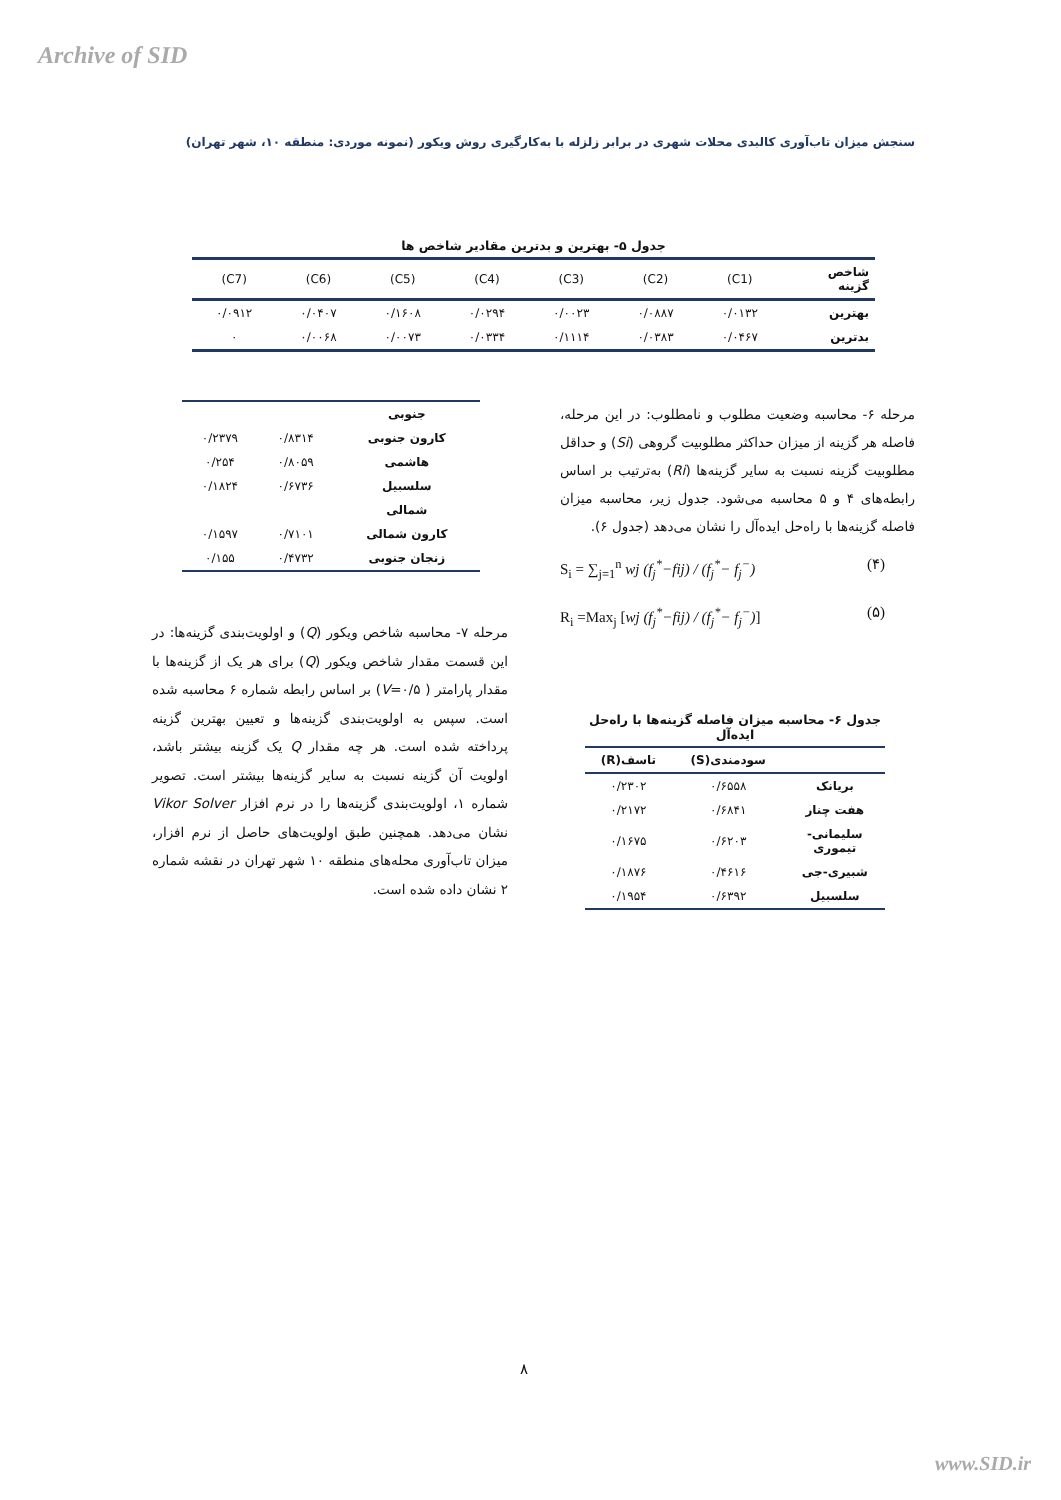Archive of SID
سنجش میزان تاب‌آوری کالبدی محلات شهری در برابر زلزله با به‌کارگیری روش ویکور (نمونه موردی: منطقه ۱۰، شهر تهران)
جدول ۵- بهترین و بدترین مقادیر شاخص ها
| شاخص گزینه | (C1) | (C2) | (C3) | (C4) | (C5) | (C6) | (C7) |
| بهترین | ۰/۰۱۳۲ | ۰/۰۸۸۷ | ۰/۰۰۲۳ | ۰/۰۲۹۴ | ۰/۱۶۰۸ | ۰/۰۴۰۷ | ۰/۰۹۱۲ |
| بدترین | ۰/۰۴۶۷ | ۰/۰۳۸۳ | ۰/۱۱۱۴ | ۰/۰۳۳۴ | ۰/۰۰۷۳ | ۰/۰۰۶۸ | ۰ |
| جنوبی | | |
| کارون جنوبی | ۰/۸۳۱۴ | ۰/۲۳۷۹ |
| هاشمی | ۰/۸۰۵۹ | ۰/۲۵۴ |
| سلسبیل | ۰/۶۷۳۶ | ۰/۱۸۲۴ |
| شمالی | | |
| کارون شمالی | ۰/۷۱۰۱ | ۰/۱۵۹۷ |
| زنجان جنوبی | ۰/۴۷۳۲ | ۰/۱۵۵ |
مرحله ۶- محاسبه وضعیت مطلوب و نامطلوب: در این مرحله، فاصله هر گزینه از میزان حداکثر مطلوبیت گروهی (Si) و حداقل مطلوبیت گزینه نسبت به سایر گزینه‌ها (Ri) به‌ترتیب بر اساس رابطه‌های ۴ و ۵ محاسبه می‌شود. جدول زیر، محاسبه میزان فاصله گزینه‌ها با راه‌حل ایده‌آل را نشان می‌دهد (جدول ۶).
S<sub>i</sub> = ∑<sub>j=1</sub><sup>n</sup> wj (f<sub>j</sub><sup>*</sup>−fij) / (f<sub>j</sub><sup>*</sup>− f<sub>j</sub><sup>−</sup>) (۴)
R<sub>i</sub> =Max<sub>j</sub> [wj (f<sub>j</sub><sup>*</sup>−fij) / (f<sub>j</sub><sup>*</sup>− f<sub>j</sub><sup>−</sup>)] (۵)
مرحله ۷- محاسبه شاخص ویکور (Q) و اولویت‌بندی گزینه‌ها: در این قسمت مقدار شاخص ویکور (Q) برای هر یک از گزینه‌ها با مقدار پارامتر ( V=۰/۵) بر اساس رابطه شماره ۶ محاسبه شده است. سپس به اولویت‌بندی گزینه‌ها و تعیین بهترین گزینه پرداخته شده است. هر چه مقدار Q یک گزینه بیشتر باشد، اولویت آن گزینه نسبت به سایر گزینه‌ها بیشتر است. تصویر شماره ۱، اولویت‌بندی گزینه‌ها را در نرم افزار Vikor Solver نشان می‌دهد. همچنین طبق اولویت‌های حاصل از نرم افزار، میزان تاب‌آوری محله‌های منطقه ۱۰ شهر تهران در نقشه شماره ۲ نشان داده شده است.
جدول ۶- محاسبه میزان فاصله گزینه‌ها با راه‌حل ایده‌آل
| | سودمندی(S) | تاسف(R) |
| بریانک | ۰/۶۵۵۸ | ۰/۲۳۰۲ |
| هفت چنار | ۰/۶۸۴۱ | ۰/۲۱۷۲ |
| سلیمانی- تیموری | ۰/۶۲۰۳ | ۰/۱۶۷۵ |
| شبیری-جی | ۰/۴۶۱۶ | ۰/۱۸۷۶ |
| سلسبیل | ۰/۶۳۹۲ | ۰/۱۹۵۴ |
۸
www.SID.ir